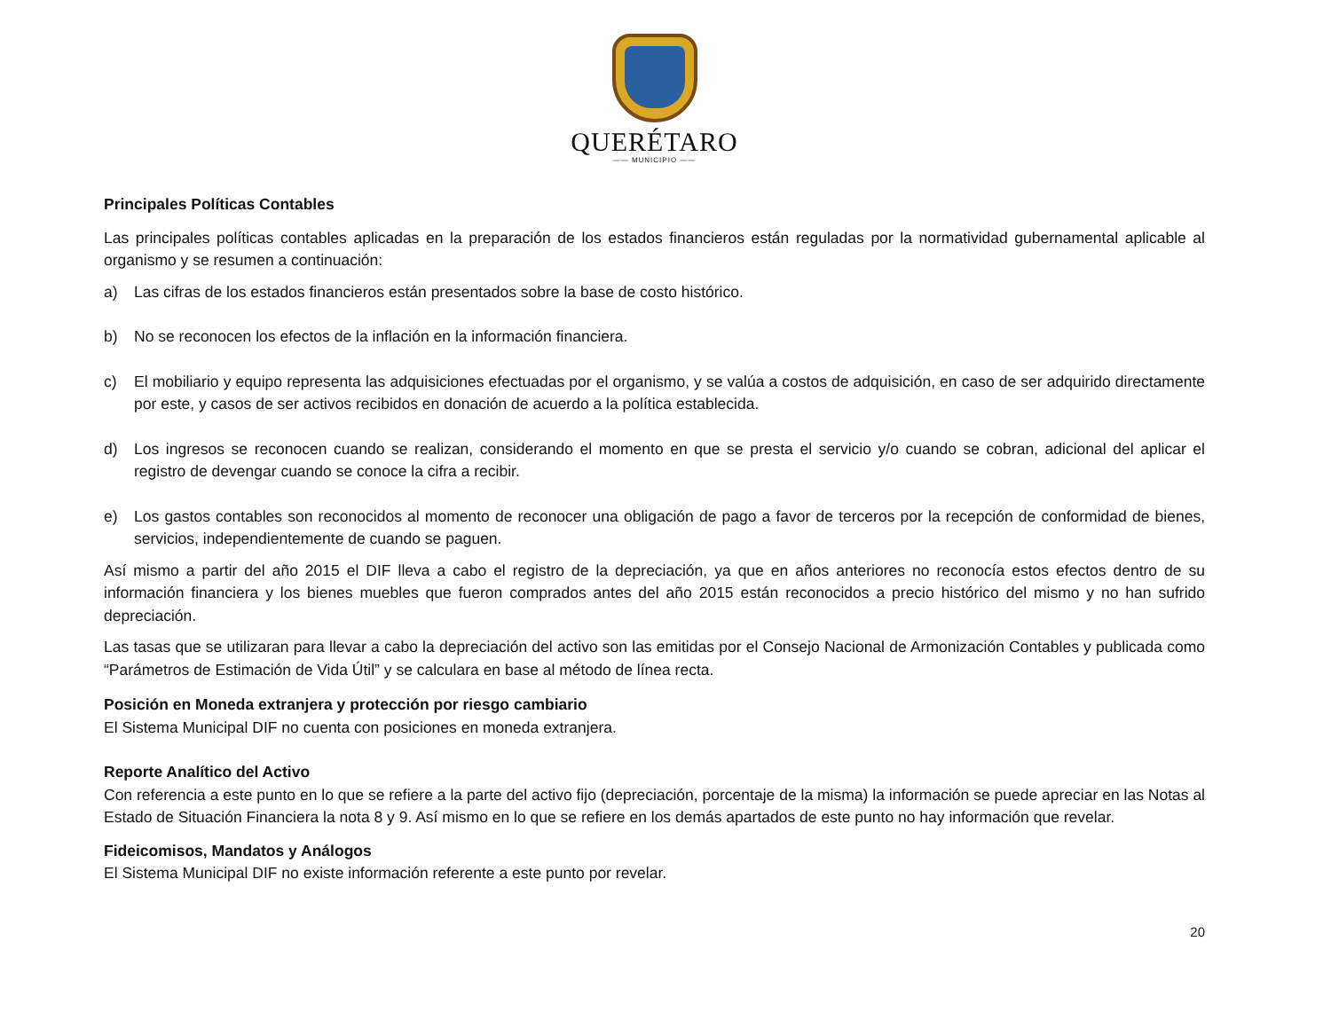QUERÉTARO
—— MUNICIPIO ——
Principales Políticas Contables
Las principales políticas contables aplicadas en la preparación de los estados financieros están reguladas por la normatividad gubernamental aplicable al organismo y se resumen a continuación:
a) Las cifras de los estados financieros están presentados sobre la base de costo histórico.
b) No se reconocen los efectos de la inflación en la información financiera.
c) El mobiliario y equipo representa las adquisiciones efectuadas por el organismo, y se valúa a costos de adquisición, en caso de ser adquirido directamente por este, y casos de ser activos recibidos en donación de acuerdo a la política establecida.
d) Los ingresos se reconocen cuando se realizan, considerando el momento en que se presta el servicio y/o cuando se cobran, adicional del aplicar el registro de devengar cuando se conoce la cifra a recibir.
e) Los gastos contables son reconocidos al momento de reconocer una obligación de pago a favor de terceros por la recepción de conformidad de bienes, servicios, independientemente de cuando se paguen.
Así mismo a partir del año 2015 el DIF lleva a cabo el registro de la depreciación, ya que en años anteriores no reconocía estos efectos dentro de su información financiera y los bienes muebles que fueron comprados antes del año 2015 están reconocidos a precio histórico del mismo y no han sufrido depreciación.
Las tasas que se utilizaran para llevar a cabo la depreciación del activo son las emitidas por el Consejo Nacional de Armonización Contables y publicada como “Parámetros de Estimación de Vida Útil” y se calculara en base al método de línea recta.
Posición en Moneda extranjera y protección por riesgo cambiario
El Sistema Municipal DIF no cuenta con posiciones en moneda extranjera.
Reporte Analítico del Activo
Con referencia a este punto en lo que se refiere a la parte del activo fijo (depreciación, porcentaje de la misma) la información se puede apreciar en las Notas al Estado de Situación Financiera la nota 8 y 9. Así mismo en lo que se refiere en los demás apartados de este punto no hay información que revelar.
Fideicomisos, Mandatos y Análogos
El Sistema Municipal DIF no existe información referente a este punto por revelar.
20